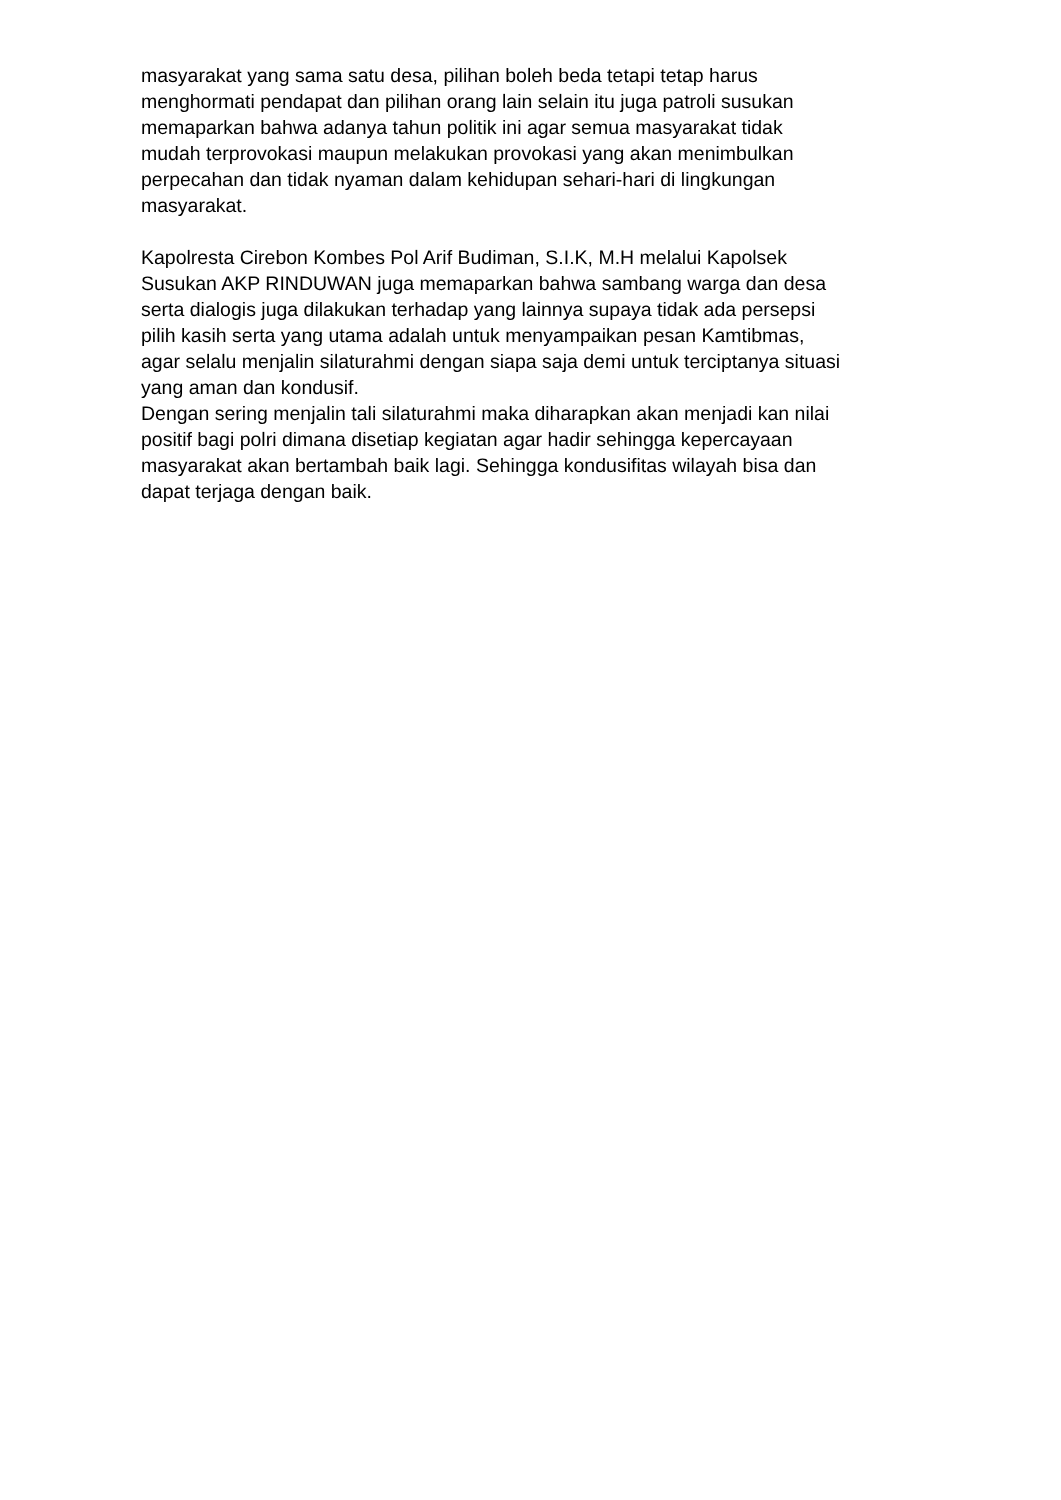masyarakat yang sama satu desa, pilihan boleh beda tetapi tetap harus
menghormati pendapat dan pilihan orang lain selain itu juga patroli susukan
memaparkan bahwa adanya tahun politik ini agar semua masyarakat tidak
mudah terprovokasi maupun melakukan provokasi yang akan menimbulkan
perpecahan dan tidak nyaman dalam kehidupan sehari-hari di lingkungan
masyarakat.
Kapolresta Cirebon Kombes Pol Arif Budiman, S.I.K, M.H melalui Kapolsek
Susukan AKP RINDUWAN juga memaparkan bahwa sambang warga dan desa
serta dialogis juga dilakukan terhadap yang lainnya supaya tidak ada persepsi
pilih kasih serta yang utama adalah untuk menyampaikan pesan Kamtibmas,
agar selalu menjalin silaturahmi dengan siapa saja demi untuk terciptanya situasi
yang aman dan kondusif.
Dengan sering menjalin tali silaturahmi maka diharapkan akan menjadi kan nilai
positif bagi polri dimana disetiap kegiatan agar hadir sehingga kepercayaan
masyarakat akan bertambah baik lagi. Sehingga kondusifitas wilayah bisa dan
dapat terjaga dengan baik.